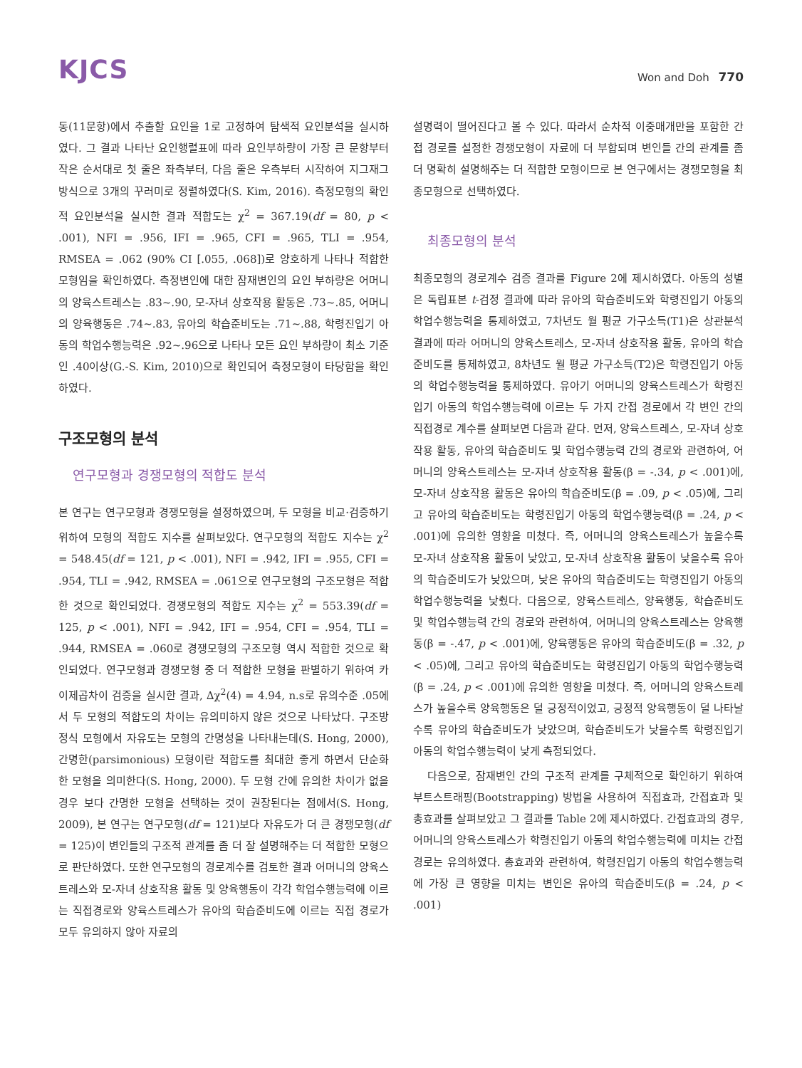KJCS
Won and Doh 770
동(11문항)에서 추출할 요인을 1로 고정하여 탐색적 요인분석을 실시하였다. 그 결과 나타난 요인행렬표에 따라 요인부하량이 가장 큰 문항부터 작은 순서대로 첫 줄은 좌측부터, 다음 줄은 우측부터 시작하여 지그재그 방식으로 3개의 꾸러미로 정렬하였다(S. Kim, 2016). 측정모형의 확인적 요인분석을 실시한 결과 적합도는 χ<sup>2</sup> = 367.19(df = 80, p < .001), NFI = .956, IFI = .965, CFI = .965, TLI = .954, RMSEA = .062 (90% CI [.055, .068])로 양호하게 나타나 적합한 모형임을 확인하였다. 측정변인에 대한 잠재변인의 요인 부하량은 어머니의 양육스트레스는 .83~.90, 모-자녀 상호작용 활동은 .73~.85, 어머니의 양육행동은 .74~.83, 유아의 학습준비도는 .71~.88, 학령진입기 아동의 학업수행능력은 .92~.96으로 나타나 모든 요인 부하량이 최소 기준인 .40이상(G.-S. Kim, 2010)으로 확인되어 측정모형이 타당함을 확인하였다.
구조모형의 분석
연구모형과 경쟁모형의 적합도 분석
본 연구는 연구모형과 경쟁모형을 설정하였으며, 두 모형을 비교·검증하기 위하여 모형의 적합도 지수를 살펴보았다. 연구모형의 적합도 지수는 χ<sup>2</sup> = 548.45(df = 121, p < .001), NFI = .942, IFI = .955, CFI = .954, TLI = .942, RMSEA = .061으로 연구모형의 구조모형은 적합한 것으로 확인되었다. 경쟁모형의 적합도 지수는 χ<sup>2</sup> = 553.39(df = 125, p < .001), NFI = .942, IFI = .954, CFI = .954, TLI = .944, RMSEA = .060로 경쟁모형의 구조모형 역시 적합한 것으로 확인되었다. 연구모형과 경쟁모형 중 더 적합한 모형을 판별하기 위하여 카이제곱차이 검증을 실시한 결과, ∆χ<sup>2</sup>(4) = 4.94, n.s로 유의수준 .05에서 두 모형의 적합도의 차이는 유의미하지 않은 것으로 나타났다. 구조방정식 모형에서 자유도는 모형의 간명성을 나타내는데(S. Hong, 2000), 간명한(parsimonious) 모형이란 적합도를 최대한 좋게 하면서 단순화한 모형을 의미한다(S. Hong, 2000). 두 모형 간에 유의한 차이가 없을 경우 보다 간명한 모형을 선택하는 것이 권장된다는 점에서(S. Hong, 2009), 본 연구는 연구모형(df = 121)보다 자유도가 더 큰 경쟁모형(df = 125)이 변인들의 구조적 관계를 좀 더 잘 설명해주는 더 적합한 모형으로 판단하였다. 또한 연구모형의 경로계수를 검토한 결과 어머니의 양육스트레스와 모-자녀 상호작용 활동 및 양육행동이 각각 학업수행능력에 이르는 직접경로와 양육스트레스가 유아의 학습준비도에 이르는 직접 경로가 모두 유의하지 않아 자료의
설명력이 떨어진다고 볼 수 있다. 따라서 순차적 이중매개만을 포함한 간접 경로를 설정한 경쟁모형이 자료에 더 부합되며 변인들 간의 관계를 좀 더 명확히 설명해주는 더 적합한 모형이므로 본 연구에서는 경쟁모형을 최종모형으로 선택하였다.
최종모형의 분석
최종모형의 경로계수 검증 결과를 Figure 2에 제시하였다. 아동의 성별은 독립표본 t-검정 결과에 따라 유아의 학습준비도와 학령진입기 아동의 학업수행능력을 통제하였고, 7차년도 월 평균 가구소득(T1)은 상관분석 결과에 따라 어머니의 양육스트레스, 모-자녀 상호작용 활동, 유아의 학습준비도를 통제하였고, 8차년도 월 평균 가구소득(T2)은 학령진입기 아동의 학업수행능력을 통제하였다. 유아기 어머니의 양육스트레스가 학령진입기 아동의 학업수행능력에 이르는 두 가지 간접 경로에서 각 변인 간의 직접경로 계수를 살펴보면 다음과 같다. 먼저, 양육스트레스, 모-자녀 상호작용 활동, 유아의 학습준비도 및 학업수행능력 간의 경로와 관련하여, 어머니의 양육스트레스는 모-자녀 상호작용 활동(β = -.34, p < .001)에, 모-자녀 상호작용 활동은 유아의 학습준비도(β = .09, p < .05)에, 그리고 유아의 학습준비도는 학령진입기 아동의 학업수행능력(β = .24, p < .001)에 유의한 영향을 미쳤다. 즉, 어머니의 양육스트레스가 높을수록 모-자녀 상호작용 활동이 낮았고, 모-자녀 상호작용 활동이 낮을수록 유아의 학습준비도가 낮았으며, 낮은 유아의 학습준비도는 학령진입기 아동의 학업수행능력을 낮췄다. 다음으로, 양육스트레스, 양육행동, 학습준비도 및 학업수행능력 간의 경로와 관련하여, 어머니의 양육스트레스는 양육행동(β = -.47, p < .001)에, 양육행동은 유아의 학습준비도(β = .32, p < .05)에, 그리고 유아의 학습준비도는 학령진입기 아동의 학업수행능력(β = .24, p < .001)에 유의한 영향을 미쳤다. 즉, 어머니의 양육스트레스가 높을수록 양육행동은 덜 긍정적이었고, 긍정적 양육행동이 덜 나타날수록 유아의 학습준비도가 낮았으며, 학습준비도가 낮을수록 학령진입기 아동의 학업수행능력이 낮게 측정되었다.
다음으로, 잠재변인 간의 구조적 관계를 구체적으로 확인하기 위하여 부트스트래핑(Bootstrapping) 방법을 사용하여 직접효과, 간접효과 및 총효과를 살펴보았고 그 결과를 Table 2에 제시하였다. 간접효과의 경우, 어머니의 양육스트레스가 학령진입기 아동의 학업수행능력에 미치는 간접경로는 유의하였다. 총효과와 관련하여, 학령진입기 아동의 학업수행능력에 가장 큰 영향을 미치는 변인은 유아의 학습준비도(β = .24, p < .001)